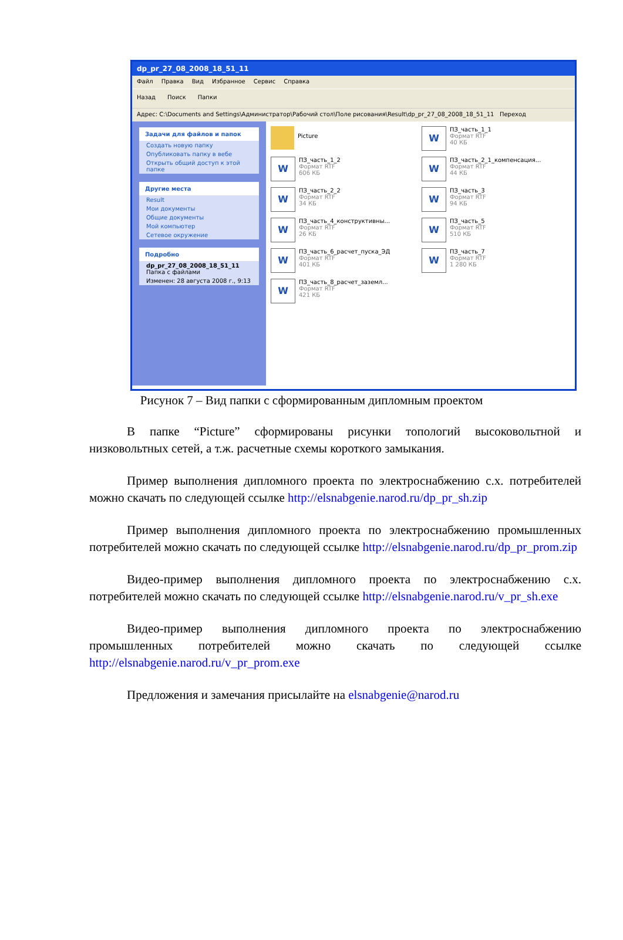dp_pr_27_08_2008_18_51_11
Файл Правка Вид Избранное Сервис Справка
Назад Поиск Папки
Адрес: C:\Documents and Settings\Администратор\Рабочий стол\Поле рисования\Result\dp_pr_27_08_2008_18_51_11 Переход
Задачи для файлов и папок
Создать новую папку
Опубликовать папку в вебе
Открыть общий доступ к этой папке
Другие места
Result
Мои документы
Общие документы
Мой компьютер
Сетевое окружение
Подробно
dp_pr_27_08_2008_18_51_11
Папка с файлами
Изменен: 28 августа 2008 г., 9:13
Picture
W
ПЗ_часть_1_1
Формат RTF
40 КБ
W
ПЗ_часть_1_2
Формат RTF
606 КБ
W
ПЗ_часть_2_1_компенсация...
Формат RTF
44 КБ
W
ПЗ_часть_2_2
Формат RTF
34 КБ
W
ПЗ_часть_3
Формат RTF
94 КБ
W
ПЗ_часть_4_конструктивны...
Формат RTF
26 КБ
W
ПЗ_часть_5
Формат RTF
510 КБ
W
ПЗ_часть_6_расчет_пуска_ЭД
Формат RTF
401 КБ
W
ПЗ_часть_7
Формат RTF
1 280 КБ
W
ПЗ_часть_8_расчет_заземл...
Формат RTF
421 КБ
Рисунок 7 – Вид папки с сформированным дипломным проектом
В папке “Picture” сформированы рисунки топологий высоковольтной и низковольтных сетей, а т.ж. расчетные схемы короткого замыкания.
Пример выполнения дипломного проекта по электроснабжению с.х. потребителей можно скачать по следующей ссылке http://elsnabgenie.narod.ru/dp_pr_sh.zip
Пример выполнения дипломного проекта по электроснабжению промышленных потребителей можно скачать по следующей ссылке http://elsnabgenie.narod.ru/dp_pr_prom.zip
Видео-пример выполнения дипломного проекта по электроснабжению с.х. потребителей можно скачать по следующей ссылке http://elsnabgenie.narod.ru/v_pr_sh.exe
Видео-пример выполнения дипломного проекта по электроснабжению промышленных потребителей можно скачать по следующей ссылке http://elsnabgenie.narod.ru/v_pr_prom.exe
Предложения и замечания присылайте на elsnabgenie@narod.ru